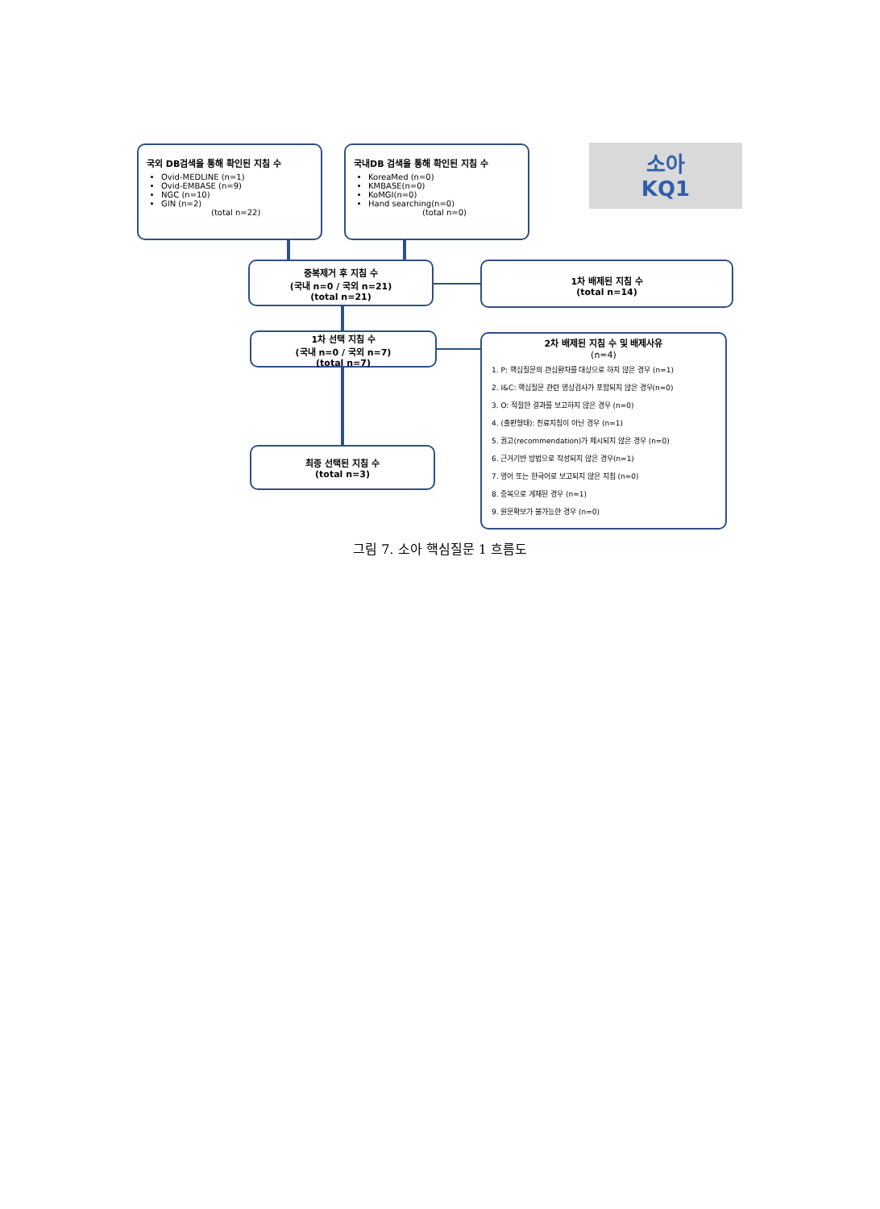국외 DB검색을 통해 확인된 지침 수
Ovid-MEDLINE (n=1)
Ovid-EMBASE (n=9)
NGC (n=10)
GIN (n=2)
(total n=22)
국내DB 검색을 통해 확인된 지침 수
KoreaMed (n=0)
KMBASE(n=0)
KoMGI(n=0)
Hand searching(n=0)
(total n=0)
소아
KQ1
중복제거 후 지침 수
(국내 n=0 / 국외 n=21)
(total n=21)
1차 배제된 지침 수
(total n=14)
1차 선택 지침 수
(국내 n=0 / 국외 n=7)
(total n=7)
2차 배제된 지침 수 및 배제사유
(n=4)
1. P: 핵심질문의 관심환자를 대상으로 하지 않은 경우 (n=1)
2. I&C: 핵심질문 관련 영상검사가 포함되지 않은 경우(n=0)
3. O: 적절한 결과를 보고하지 않은 경우 (n=0)
4. (출판형태): 진료지침이 아닌 경우 (n=1)
5. 권고(recommendation)가 제시되지 않은 경우 (n=0)
6. 근거기반 방법으로 작성되지 않은 경우(n=1)
7. 영어 또는 한국어로 보고되지 않은 지침 (n=0)
8. 중복으로 게재된 경우 (n=1)
9. 원문확보가 불가능한 경우 (n=0)
최종 선택된 지침 수
(total n=3)
그림 7. 소아 핵심질문 1 흐름도